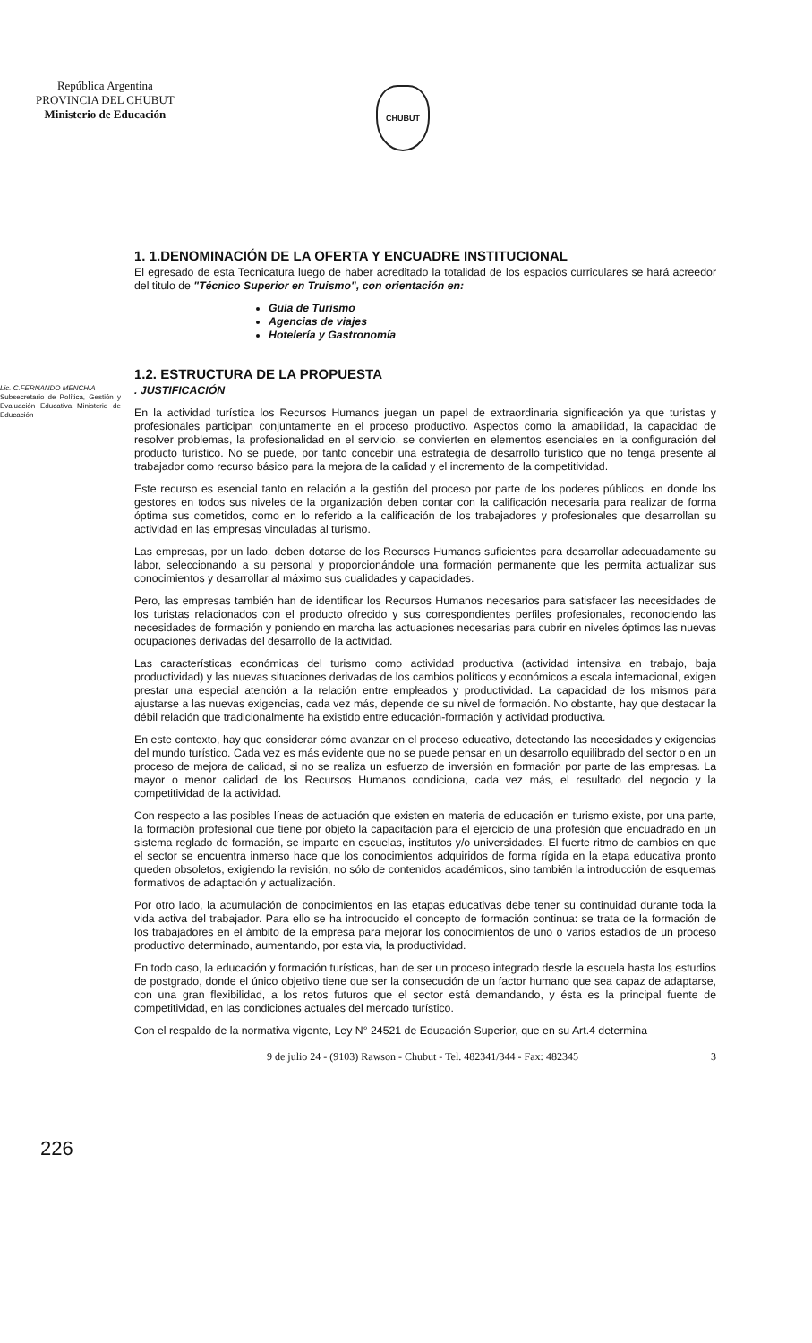República Argentina
PROVINCIA DEL CHUBUT
Ministerio de Educación
CHUBUT
1. 1.DENOMINACIÓN DE LA OFERTA Y ENCUADRE INSTITUCIONAL
El egresado de esta Tecnicatura luego de haber acreditado la totalidad de los espacios curriculares se hará acreedor del titulo de "Técnico Superior en Truismo", con orientación en:
Guía de Turismo
Agencias de viajes
Hotelería y Gastronomía
1.2. ESTRUCTURA DE LA PROPUESTA
Lic. C.FERNANDO MENCHIA
Subsecretario de Política, Gestión y Evaluación Educativa Ministerio de Educación
. JUSTIFICACIÓN
En la actividad turística los Recursos Humanos juegan un papel de extraordinaria significación ya que turistas y profesionales participan conjuntamente en el proceso productivo. Aspectos como la amabilidad, la capacidad de resolver problemas, la profesionalidad en el servicio, se convierten en elementos esenciales en la configuración del producto turístico. No se puede, por tanto concebir una estrategia de desarrollo turístico que no tenga presente al trabajador como recurso básico para la mejora de la calidad y el incremento de la competitividad.
Este recurso es esencial tanto en relación a la gestión del proceso por parte de los poderes públicos, en donde los gestores en todos sus niveles de la organización deben contar con la calificación necesaria para realizar de forma óptima sus cometidos, como en lo referido a la calificación de los trabajadores y profesionales que desarrollan su actividad en las empresas vinculadas al turismo.
Las empresas, por un lado, deben dotarse de los Recursos Humanos suficientes para desarrollar adecuadamente su labor, seleccionando a su personal y proporcionándole una formación permanente que les permita actualizar sus conocimientos y desarrollar al máximo sus cualidades y capacidades.
Pero, las empresas también han de identificar los Recursos Humanos necesarios para satisfacer las necesidades de los turistas relacionados con el producto ofrecido y sus correspondientes perfiles profesionales, reconociendo las necesidades de formación y poniendo en marcha las actuaciones necesarias para cubrir en niveles óptimos las nuevas ocupaciones derivadas del desarrollo de la actividad.
Las características económicas del turismo como actividad productiva (actividad intensiva en trabajo, baja productividad) y las nuevas situaciones derivadas de los cambios políticos y económicos a escala internacional, exigen prestar una especial atención a la relación entre empleados y productividad. La capacidad de los mismos para ajustarse a las nuevas exigencias, cada vez más, depende de su nivel de formación. No obstante, hay que destacar la débil relación que tradicionalmente ha existido entre educación-formación y actividad productiva.
En este contexto, hay que considerar cómo avanzar en el proceso educativo, detectando las necesidades y exigencias del mundo turístico. Cada vez es más evidente que no se puede pensar en un desarrollo equilibrado del sector o en un proceso de mejora de calidad, si no se realiza un esfuerzo de inversión en formación por parte de las empresas. La mayor o menor calidad de los Recursos Humanos condiciona, cada vez más, el resultado del negocio y la competitividad de la actividad.
Con respecto a las posibles líneas de actuación que existen en materia de educación en turismo existe, por una parte, la formación profesional que tiene por objeto la capacitación para el ejercicio de una profesión que encuadrado en un sistema reglado de formación, se imparte en escuelas, institutos y/o universidades. El fuerte ritmo de cambios en que el sector se encuentra inmerso hace que los conocimientos adquiridos de forma rígida en la etapa educativa pronto queden obsoletos, exigiendo la revisión, no sólo de contenidos académicos, sino también la introducción de esquemas formativos de adaptación y actualización.
Por otro lado, la acumulación de conocimientos en las etapas educativas debe tener su continuidad durante toda la vida activa del trabajador. Para ello se ha introducido el concepto de formación continua: se trata de la formación de los trabajadores en el ámbito de la empresa para mejorar los conocimientos de uno o varios estadios de un proceso productivo determinado, aumentando, por esta via, la productividad.
226
En todo caso, la educación y formación turísticas, han de ser un proceso integrado desde la escuela hasta los estudios de postgrado, donde el único objetivo tiene que ser la consecución de un factor humano que sea capaz de adaptarse, con una gran flexibilidad, a los retos futuros que el sector está demandando, y ésta es la principal fuente de competitividad, en las condiciones actuales del mercado turístico.
Con el respaldo de la normativa vigente, Ley N° 24521 de Educación Superior, que en su Art.4 determina
9 de julio 24 - (9103) Rawson - Chubut - Tel. 482341/344 - Fax: 482345 3